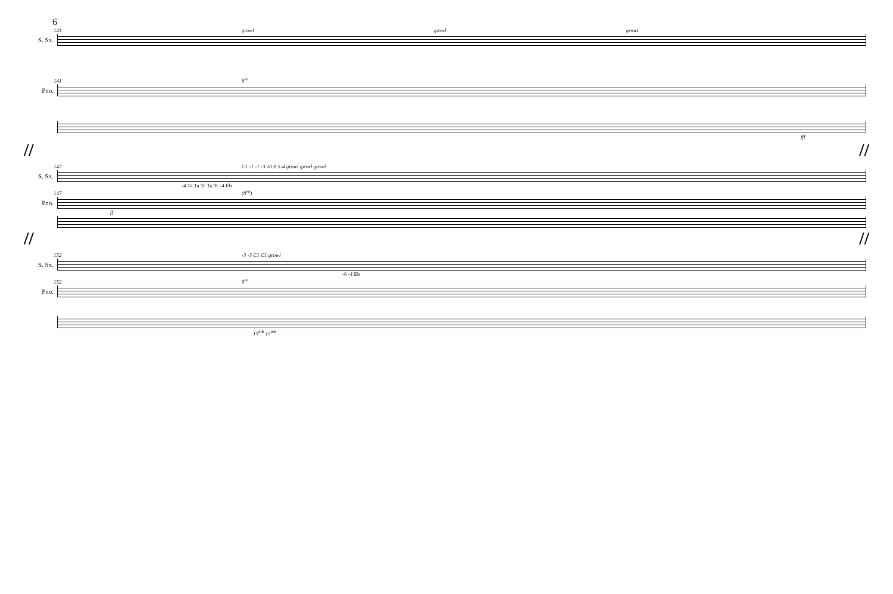6
141 growl growl growl
S. Sx.
141 8<sup>va</sup>
Pno.
fff
// //
147 C1 -1 -1 -3 10:8 5:4 growl growl growl
S. Sx.
-4 Ta Ta Tc Ta Tc -4 Eb
147 (8<sup>va</sup>)
Pno.
ff
// //
152 -3 -3 C1 C1 growl
S. Sx.
-6 -4 Eb
152 8<sup>va</sup>
Pno.
15<sup>mb</sup> 15<sup>mb</sup>